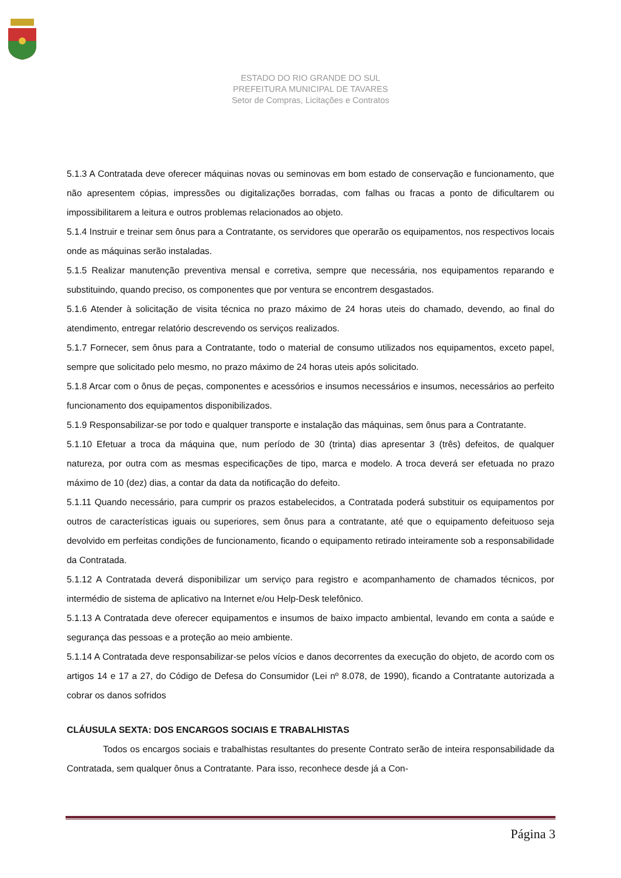ESTADO DO RIO GRANDE DO SUL
PREFEITURA MUNICIPAL DE TAVARES
Setor de Compras, Licitações e Contratos
5.1.3 A Contratada deve oferecer máquinas novas ou seminovas em bom estado de conservação e funcionamento, que não apresentem cópias, impressões ou digitalizações borradas, com falhas ou fracas a ponto de dificultarem ou impossibilitarem a leitura e outros problemas relacionados ao objeto.
5.1.4 Instruir e treinar sem ônus para a Contratante, os servidores que operarão os equipamentos, nos respectivos locais onde as máquinas serão instaladas.
5.1.5 Realizar manutenção preventiva mensal e corretiva, sempre que necessária, nos equipamentos reparando e substituindo, quando preciso, os componentes que por ventura se encontrem desgastados.
5.1.6 Atender à solicitação de visita técnica no prazo máximo de 24 horas uteis do chamado, devendo, ao final do atendimento, entregar relatório descrevendo os serviços realizados.
5.1.7 Fornecer, sem ônus para a Contratante, todo o material de consumo utilizados nos equipamentos, exceto papel, sempre que solicitado pelo mesmo, no prazo máximo de 24 horas uteis após solicitado.
5.1.8 Arcar com o ônus de peças, componentes e acessórios e insumos necessários e insumos, necessários ao perfeito funcionamento dos equipamentos disponibilizados.
5.1.9 Responsabilizar-se por todo e qualquer transporte e instalação das máquinas, sem ônus para a Contratante.
5.1.10 Efetuar a troca da máquina que, num período de 30 (trinta) dias apresentar 3 (três) defeitos, de qualquer natureza, por outra com as mesmas especificações de tipo, marca e modelo. A troca deverá ser efetuada no prazo máximo de 10 (dez) dias, a contar da data da notificação do defeito.
5.1.11 Quando necessário, para cumprir os prazos estabelecidos, a Contratada poderá substituir os equipamentos por outros de características iguais ou superiores, sem ônus para a contratante, até que o equipamento defeituoso seja devolvido em perfeitas condições de funcionamento, ficando o equipamento retirado inteiramente sob a responsabilidade da Contratada.
5.1.12 A Contratada deverá disponibilizar um serviço para registro e acompanhamento de chamados técnicos, por intermédio de sistema de aplicativo na Internet e/ou Help-Desk telefônico.
5.1.13 A Contratada deve oferecer equipamentos e insumos de baixo impacto ambiental, levando em conta a saúde e segurança das pessoas e a proteção ao meio ambiente.
5.1.14 A Contratada deve responsabilizar-se pelos vícios e danos decorrentes da execução do objeto, de acordo com os artigos 14 e 17 a 27, do Código de Defesa do Consumidor (Lei nº 8.078, de 1990), ficando a Contratante autorizada a cobrar os danos sofridos
CLÁUSULA SEXTA: DOS ENCARGOS SOCIAIS E TRABALHISTAS
Todos os encargos sociais e trabalhistas resultantes do presente Contrato serão de inteira responsabilidade da Contratada, sem qualquer ônus a Contratante. Para isso, reconhece desde já a Con-
Página 3